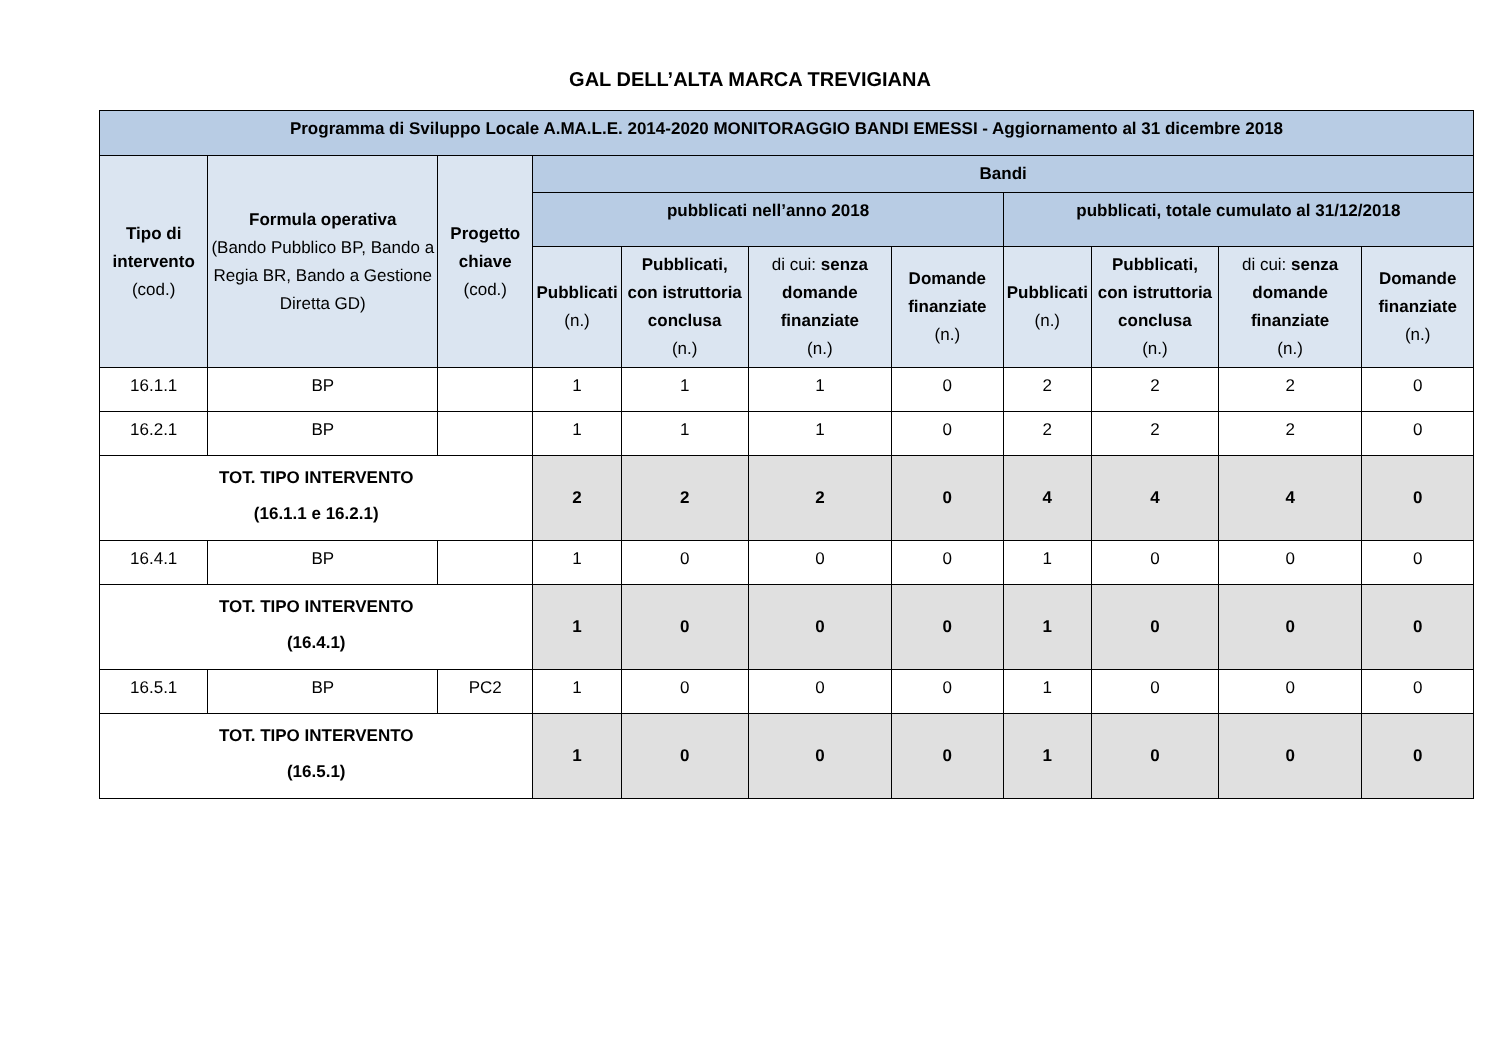GAL DELL’ALTA MARCA TREVIGIANA
| Programma di Sviluppo Locale A.MA.L.E. 2014-2020 MONITORAGGIO BANDI EMESSI - Aggiornamento al 31 dicembre 2018 | | | | | | | | | | |
| --- | --- | --- | --- | --- | --- | --- | --- | --- | --- | --- |
| Tipo di intervento (cod.) | Formula operativa (Bando Pubblico BP, Bando a Regia BR, Bando a Gestione Diretta GD) | Progetto chiave (cod.) | Bandi | | | | | | | |
| | | | pubblicati nell’anno 2018 | | | | pubblicati, totale cumulato al 31/12/2018 | | | |
| | | | Pubblicati (n.) | Pubblicati, con istruttoria conclusa (n.) | di cui: senza domande finanziate (n.) | Domande finanziate (n.) | Pubblicati (n.) | Pubblicati, con istruttoria conclusa (n.) | di cui: senza domande finanziate (n.) | Domande finanziate (n.) |
| 16.1.1 | BP | | 1 | 1 | 1 | 0 | 2 | 2 | 2 | 0 |
| 16.2.1 | BP | | 1 | 1 | 1 | 0 | 2 | 2 | 2 | 0 |
| TOT. TIPO INTERVENTO (16.1.1 e 16.2.1) | | | 2 | 2 | 2 | 0 | 4 | 4 | 4 | 0 |
| 16.4.1 | BP | | 1 | 0 | 0 | 0 | 1 | 0 | 0 | 0 |
| TOT. TIPO INTERVENTO (16.4.1) | | | 1 | 0 | 0 | 0 | 1 | 0 | 0 | 0 |
| 16.5.1 | BP | PC2 | 1 | 0 | 0 | 0 | 1 | 0 | 0 | 0 |
| TOT. TIPO INTERVENTO (16.5.1) | | | 1 | 0 | 0 | 0 | 1 | 0 | 0 | 0 |